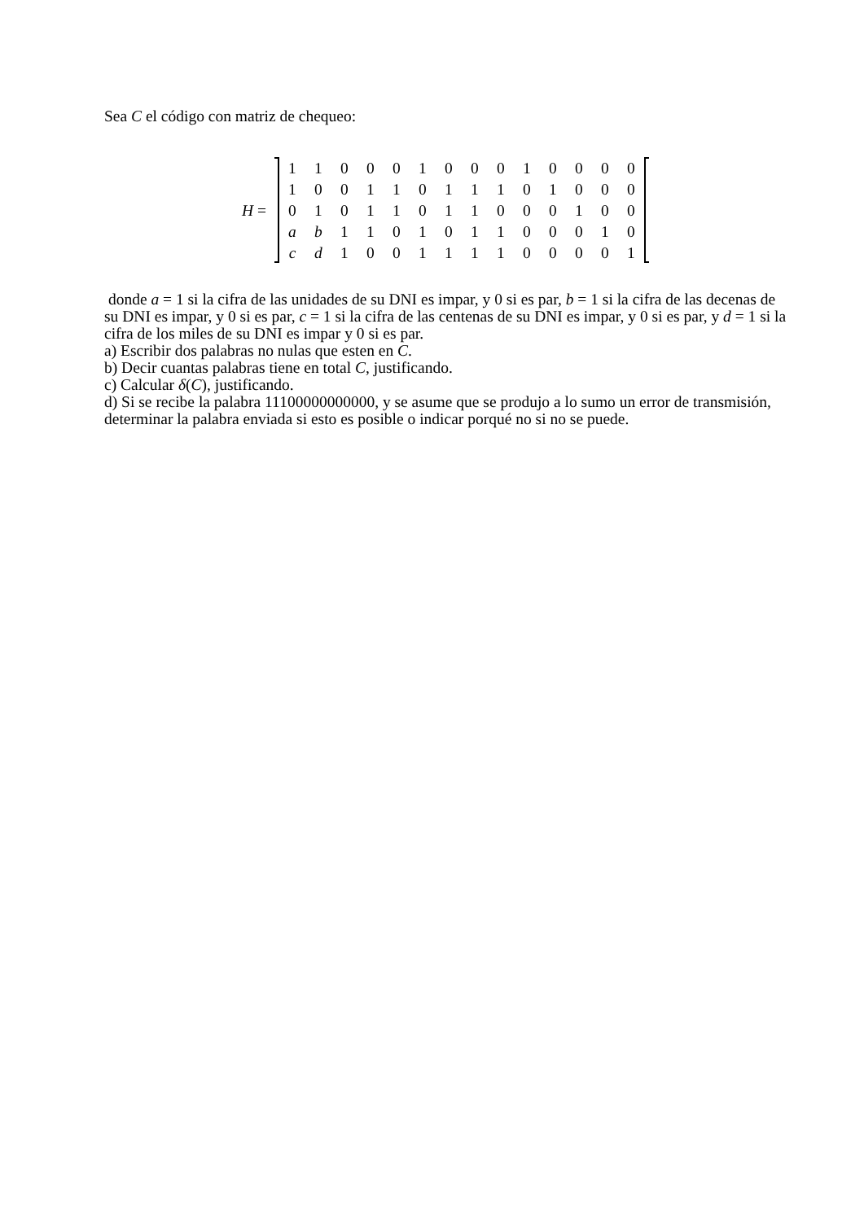Sea C el código con matriz de chequeo:
H =
| 1 | 1 | 0 | 0 | 0 | 1 | 0 | 0 | 0 | 1 | 0 | 0 | 0 | 0 |
| 1 | 0 | 0 | 1 | 1 | 0 | 1 | 1 | 1 | 0 | 1 | 0 | 0 | 0 |
| 0 | 1 | 0 | 1 | 1 | 0 | 1 | 1 | 0 | 0 | 0 | 1 | 0 | 0 |
| a | b | 1 | 1 | 0 | 1 | 0 | 1 | 1 | 0 | 0 | 0 | 1 | 0 |
| c | d | 1 | 0 | 0 | 1 | 1 | 1 | 1 | 0 | 0 | 0 | 0 | 1 |
donde a = 1 si la cifra de las unidades de su DNI es impar, y 0 si es par, b = 1 si la cifra de las decenas de su DNI es impar, y 0 si es par, c = 1 si la cifra de las centenas de su DNI es impar, y 0 si es par, y d = 1 si la cifra de los miles de su DNI es impar y 0 si es par.
a) Escribir dos palabras no nulas que esten en C.
b) Decir cuantas palabras tiene en total C, justificando.
c) Calcular δ(C), justificando.
d) Si se recibe la palabra 11100000000000, y se asume que se produjo a lo sumo un error de transmisión, determinar la palabra enviada si esto es posible o indicar porqué no si no se puede.